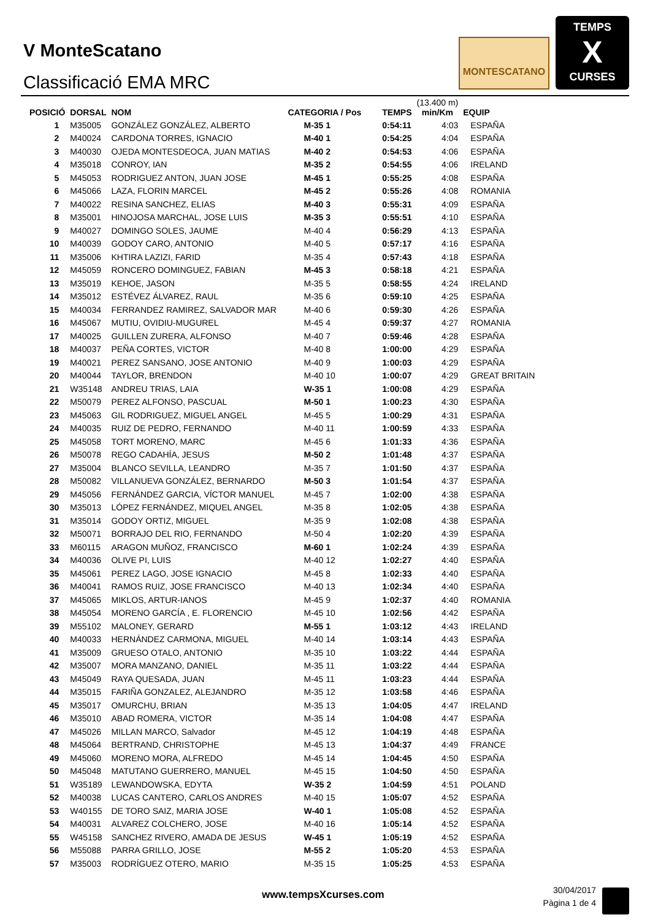V MonteScatano
Classificació EMA MRC
MONTESCATANO
TEMPS
X
CURSES
| POSICIÓ | DORSAL | NOM | CATEGORIA / Pos | TEMPS | (13.400 m) min/Km | EQUIP |
| --- | --- | --- | --- | --- | --- | --- |
| 1 | M35005 | GONZÁLEZ GONZÁLEZ, ALBERTO | M-35 1 | 0:54:11 | 4:03 | ESPAÑA |
| 2 | M40024 | CARDONA TORRES, IGNACIO | M-40 1 | 0:54:25 | 4:04 | ESPAÑA |
| 3 | M40030 | OJEDA MONTESDEOCA, JUAN MATIAS | M-40 2 | 0:54:53 | 4:06 | ESPAÑA |
| 4 | M35018 | CONROY, IAN | M-35 2 | 0:54:55 | 4:06 | IRELAND |
| 5 | M45053 | RODRIGUEZ ANTON, JUAN JOSE | M-45 1 | 0:55:25 | 4:08 | ESPAÑA |
| 6 | M45066 | LAZA, FLORIN MARCEL | M-45 2 | 0:55:26 | 4:08 | ROMANIA |
| 7 | M40022 | RESINA SANCHEZ, ELIAS | M-40 3 | 0:55:31 | 4:09 | ESPAÑA |
| 8 | M35001 | HINOJOSA MARCHAL, JOSE LUIS | M-35 3 | 0:55:51 | 4:10 | ESPAÑA |
| 9 | M40027 | DOMINGO SOLES, JAUME | M-40 4 | 0:56:29 | 4:13 | ESPAÑA |
| 10 | M40039 | GODOY CARO, ANTONIO | M-40 5 | 0:57:17 | 4:16 | ESPAÑA |
| 11 | M35006 | KHTIRA LAZIZI, FARID | M-35 4 | 0:57:43 | 4:18 | ESPAÑA |
| 12 | M45059 | RONCERO DOMINGUEZ, FABIAN | M-45 3 | 0:58:18 | 4:21 | ESPAÑA |
| 13 | M35019 | KEHOE, JASON | M-35 5 | 0:58:55 | 4:24 | IRELAND |
| 14 | M35012 | ESTÉVEZ ÁLVAREZ, RAUL | M-35 6 | 0:59:10 | 4:25 | ESPAÑA |
| 15 | M40034 | FERRANDEZ RAMIREZ, SALVADOR MAR | M-40 6 | 0:59:30 | 4:26 | ESPAÑA |
| 16 | M45067 | MUTIU, OVIDIU-MUGUREL | M-45 4 | 0:59:37 | 4:27 | ROMANIA |
| 17 | M40025 | GUILLEN ZURERA, ALFONSO | M-40 7 | 0:59:46 | 4:28 | ESPAÑA |
| 18 | M40037 | PEÑA CORTES, VICTOR | M-40 8 | 1:00:00 | 4:29 | ESPAÑA |
| 19 | M40021 | PEREZ SANSANO, JOSE ANTONIO | M-40 9 | 1:00:03 | 4:29 | ESPAÑA |
| 20 | M40044 | TAYLOR, BRENDON | M-40 10 | 1:00:07 | 4:29 | GREAT BRITAIN |
| 21 | W35148 | ANDREU TRIAS, LAIA | W-35 1 | 1:00:08 | 4:29 | ESPAÑA |
| 22 | M50079 | PEREZ ALFONSO, PASCUAL | M-50 1 | 1:00:23 | 4:30 | ESPAÑA |
| 23 | M45063 | GIL RODRIGUEZ, MIGUEL ANGEL | M-45 5 | 1:00:29 | 4:31 | ESPAÑA |
| 24 | M40035 | RUIZ DE PEDRO, FERNANDO | M-40 11 | 1:00:59 | 4:33 | ESPAÑA |
| 25 | M45058 | TORT MORENO, MARC | M-45 6 | 1:01:33 | 4:36 | ESPAÑA |
| 26 | M50078 | REGO CADAHÍA, JESUS | M-50 2 | 1:01:48 | 4:37 | ESPAÑA |
| 27 | M35004 | BLANCO SEVILLA, LEANDRO | M-35 7 | 1:01:50 | 4:37 | ESPAÑA |
| 28 | M50082 | VILLANUEVA GONZÁLEZ, BERNARDO | M-50 3 | 1:01:54 | 4:37 | ESPAÑA |
| 29 | M45056 | FERNÁNDEZ GARCIA, VÍCTOR MANUEL | M-45 7 | 1:02:00 | 4:38 | ESPAÑA |
| 30 | M35013 | LÓPEZ FERNÁNDEZ, MIQUEL ANGEL | M-35 8 | 1:02:05 | 4:38 | ESPAÑA |
| 31 | M35014 | GODOY ORTIZ, MIGUEL | M-35 9 | 1:02:08 | 4:38 | ESPAÑA |
| 32 | M50071 | BORRAJO DEL RIO, FERNANDO | M-50 4 | 1:02:20 | 4:39 | ESPAÑA |
| 33 | M60115 | ARAGON MUÑOZ, FRANCISCO | M-60 1 | 1:02:24 | 4:39 | ESPAÑA |
| 34 | M40036 | OLIVE PI, LUIS | M-40 12 | 1:02:27 | 4:40 | ESPAÑA |
| 35 | M45061 | PEREZ LAGO, JOSE IGNACIO | M-45 8 | 1:02:33 | 4:40 | ESPAÑA |
| 36 | M40041 | RAMOS RUIZ, JOSE FRANCISCO | M-40 13 | 1:02:34 | 4:40 | ESPAÑA |
| 37 | M45065 | MIKLOS, ARTUR-IANOS | M-45 9 | 1:02:37 | 4:40 | ROMANIA |
| 38 | M45054 | MORENO GARCÍA , E. FLORENCIO | M-45 10 | 1:02:56 | 4:42 | ESPAÑA |
| 39 | M55102 | MALONEY, GERARD | M-55 1 | 1:03:12 | 4:43 | IRELAND |
| 40 | M40033 | HERNÁNDEZ CARMONA, MIGUEL | M-40 14 | 1:03:14 | 4:43 | ESPAÑA |
| 41 | M35009 | GRUESO OTALO, ANTONIO | M-35 10 | 1:03:22 | 4:44 | ESPAÑA |
| 42 | M35007 | MORA MANZANO, DANIEL | M-35 11 | 1:03:22 | 4:44 | ESPAÑA |
| 43 | M45049 | RAYA QUESADA, JUAN | M-45 11 | 1:03:23 | 4:44 | ESPAÑA |
| 44 | M35015 | FARIÑA GONZALEZ, ALEJANDRO | M-35 12 | 1:03:58 | 4:46 | ESPAÑA |
| 45 | M35017 | OMURCHU, BRIAN | M-35 13 | 1:04:05 | 4:47 | IRELAND |
| 46 | M35010 | ABAD ROMERA, VICTOR | M-35 14 | 1:04:08 | 4:47 | ESPAÑA |
| 47 | M45026 | MILLAN MARCO, Salvador | M-45 12 | 1:04:19 | 4:48 | ESPAÑA |
| 48 | M45064 | BERTRAND, CHRISTOPHE | M-45 13 | 1:04:37 | 4:49 | FRANCE |
| 49 | M45060 | MORENO MORA, ALFREDO | M-45 14 | 1:04:45 | 4:50 | ESPAÑA |
| 50 | M45048 | MATUTANO GUERRERO, MANUEL | M-45 15 | 1:04:50 | 4:50 | ESPAÑA |
| 51 | W35189 | LEWANDOWSKA, EDYTA | W-35 2 | 1:04:59 | 4:51 | POLAND |
| 52 | M40038 | LUCAS CANTERO, CARLOS ANDRES | M-40 15 | 1:05:07 | 4:52 | ESPAÑA |
| 53 | W40155 | DE TORO SAIZ, MARIA JOSE | W-40 1 | 1:05:08 | 4:52 | ESPAÑA |
| 54 | M40031 | ALVAREZ COLCHERO, JOSE | M-40 16 | 1:05:14 | 4:52 | ESPAÑA |
| 55 | W45158 | SANCHEZ RIVERO, AMADA DE JESUS | W-45 1 | 1:05:19 | 4:52 | ESPAÑA |
| 56 | M55088 | PARRA GRILLO, JOSE | M-55 2 | 1:05:20 | 4:53 | ESPAÑA |
| 57 | M35003 | RODRÍGUEZ OTERO, MARIO | M-35 15 | 1:05:25 | 4:53 | ESPAÑA |
www.tempsXcurses.com
30/04/2017
Pàgina 1 de 4